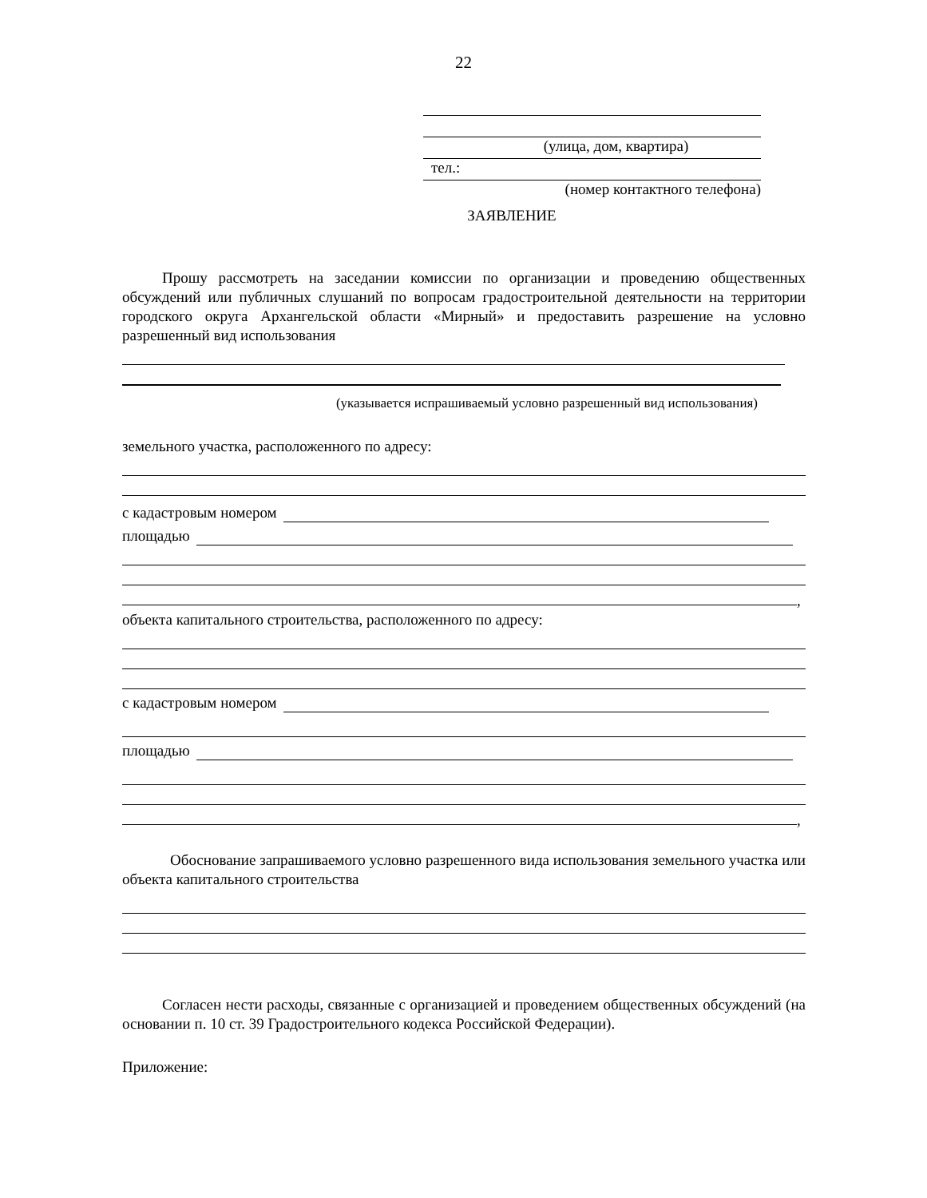22
(улица, дом, квартира)
тел.:
(номер контактного телефона)
ЗАЯВЛЕНИЕ
Прошу рассмотреть на заседании комиссии по организации и проведению общественных обсуждений или публичных слушаний по вопросам градостроительной деятельности на территории городского округа Архангельской области «Мирный» и предоставить разрешение на условно разрешенный вид использования
(указывается испрашиваемый условно разрешенный вид использования)
земельного участка, расположенного по адресу:
с кадастровым номером
площадью
,
объекта капитального строительства, расположенного по адресу:
с кадастровым номером
площадью
,
Обоснование запрашиваемого условно разрешенного вида использования земельного участка или объекта капитального строительства
Согласен нести расходы, связанные с организацией и проведением общественных обсуждений (на основании п. 10 ст. 39 Градостроительного кодекса Российской Федерации).
Приложение: